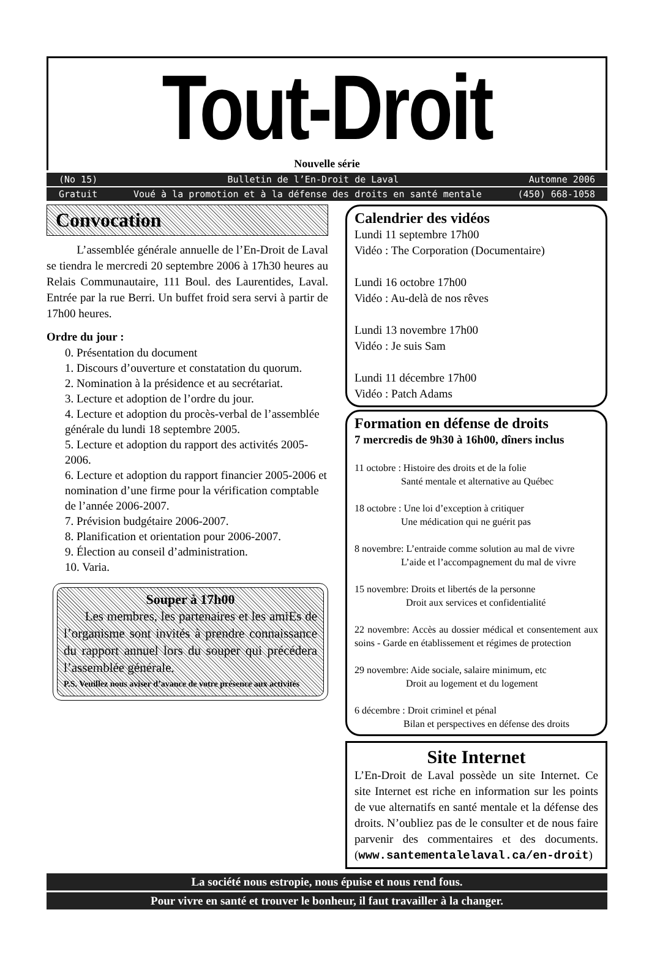Tout-Droit
Nouvelle série
(No 15) Bulletin de l’En-Droit de Laval Automne 2006
Gratuit Voué à la promotion et à la défense des droits en santé mentale (450) 668-1058
Convocation
L’assemblée générale annuelle de l’En-Droit de Laval se tiendra le mercredi 20 septembre 2006 à 17h30 heures au Relais Communautaire, 111 Boul. des Laurentides, Laval. Entrée par la rue Berri. Un buffet froid sera servi à partir de 17h00 heures.
Ordre du jour :
0. Présentation du document
1. Discours d’ouverture et constatation du quorum.
2. Nomination à la présidence et au secrétariat.
3. Lecture et adoption de l’ordre du jour.
4. Lecture et adoption du procès-verbal de l’assemblée générale du lundi 18 septembre 2005.
5. Lecture et adoption du rapport des activités 2005-2006.
6. Lecture et adoption du rapport financier 2005-2006 et nomination d’une firme pour la vérification comptable de l’année 2006-2007.
7. Prévision budgétaire 2006-2007.
8. Planification et orientation pour 2006-2007.
9. Élection au conseil d’administration.
10. Varia.
Souper à 17h00
Les membres, les partenaires et les amiEs de l’organisme sont invités à prendre connaissance du rapport annuel lors du souper qui précédera l’assemblée générale.
P.S. Veuillez nous aviser d’avance de votre présence aux activités
Calendrier des vidéos
Lundi 11 septembre 17h00
Vidéo : The Corporation (Documentaire)
Lundi 16 octobre 17h00
Vidéo : Au-delà de nos rêves
Lundi 13 novembre 17h00
Vidéo : Je suis Sam
Lundi 11 décembre 17h00
Vidéo : Patch Adams
Formation en défense de droits
7 mercredis de 9h30 à 16h00, dîners inclus
11 octobre : Histoire des droits et de la folie
Santé mentale et alternative au Québec
18 octobre : Une loi d’exception à critiquer
Une médication qui ne guérit pas
8 novembre: L’entraide comme solution au mal de vivre
L’aide et l’accompagnement du mal de vivre
15 novembre: Droits et libertés de la personne
Droit aux services et confidentialité
22 novembre: Accès au dossier médical et consentement aux soins - Garde en établissement et régimes de protection
29 novembre: Aide sociale, salaire minimum, etc
Droit au logement et du logement
6 décembre : Droit criminel et pénal
Bilan et perspectives en défense des droits
Site Internet
L’En-Droit de Laval possède un site Internet. Ce site Internet est riche en information sur les points de vue alternatifs en santé mentale et la défense des droits. N’oubliez pas de le consulter et de nous faire parvenir des commentaires et des documents. (www.santementalelaval.ca/en-droit)
La société nous estropie, nous épuise et nous rend fous.
Pour vivre en santé et trouver le bonheur, il faut travailler à la changer.